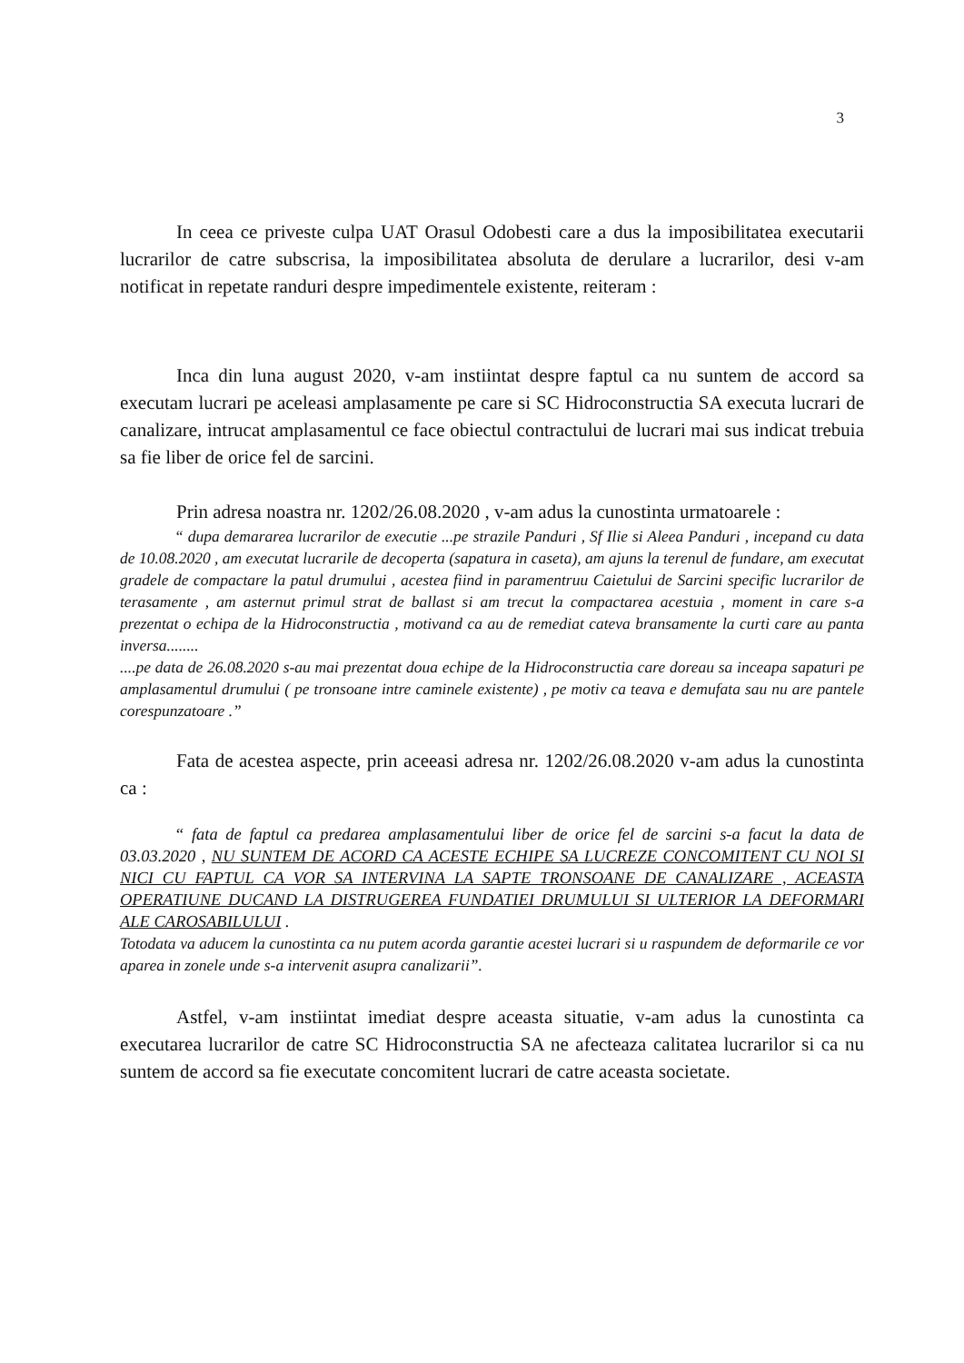3
In ceea ce priveste culpa UAT Orasul Odobesti care a dus la imposibilitatea executarii lucrarilor de catre subscrisa, la imposibilitatea absoluta de derulare a lucrarilor, desi v-am notificat in repetate randuri despre impedimentele existente, reiteram :
Inca din luna august 2020, v-am instiintat despre faptul ca nu suntem de accord sa executam lucrari pe aceleasi amplasamente pe care si SC Hidroconstructia SA executa lucrari de canalizare, intrucat amplasamentul ce face obiectul contractului de lucrari mai sus indicat trebuia sa fie liber de orice fel de sarcini.
Prin adresa noastra nr. 1202/26.08.2020 , v-am adus la cunostinta urmatoarele :
“ dupa demararea lucrarilor de executie ...pe strazile Panduri , Sf Ilie si Aleea Panduri , incepand cu data de 10.08.2020 , am executat lucrarile de decoperta (sapatura in caseta), am ajuns la terenul de fundare, am executat gradele de compactare la patul drumului , acestea fiind in paramentruu Caietului de Sarcini specific lucrarilor de terasamente , am asternut primul strat de ballast si am trecut la compactarea acestuia , moment in care s-a prezentat o echipa de la Hidroconstructia , motivand ca au de remediat cateva bransamente la curti care au panta inversa........
....pe data de 26.08.2020 s-au mai prezentat doua echipe de la Hidroconstructia care doreau sa inceapa sapaturi pe amplasamentul drumului ( pe tronsoane intre caminele existente) , pe motiv ca teava e demufata sau nu are pantele corespunzatoare .”
Fata de acestea aspecte, prin aceeasi adresa nr. 1202/26.08.2020 v-am adus la cunostinta ca :
“ fata de faptul ca predarea amplasamentului liber de orice fel de sarcini s-a facut la data de 03.03.2020 , NU SUNTEM DE ACORD CA ACESTE ECHIPE SA LUCREZE CONCOMITENT CU NOI SI NICI CU FAPTUL CA VOR SA INTERVINA LA SAPTE TRONSOANE DE CANALIZARE , ACEASTA OPERATIUNE DUCAND LA DISTRUGEREA FUNDATIEI DRUMULUI SI ULTERIOR LA DEFORMARI ALE CAROSABILULUI .
Totodata va aducem la cunostinta ca nu putem acorda garantie acestei lucrari si u raspundem de deformarile ce vor aparea in zonele unde s-a intervenit asupra canalizarii”.
Astfel, v-am instiintat imediat despre aceasta situatie, v-am adus la cunostinta ca executarea lucrarilor de catre SC Hidroconstructia SA ne afecteaza calitatea lucrarilor si ca nu suntem de accord sa fie executate concomitent lucrari de catre aceasta societate.